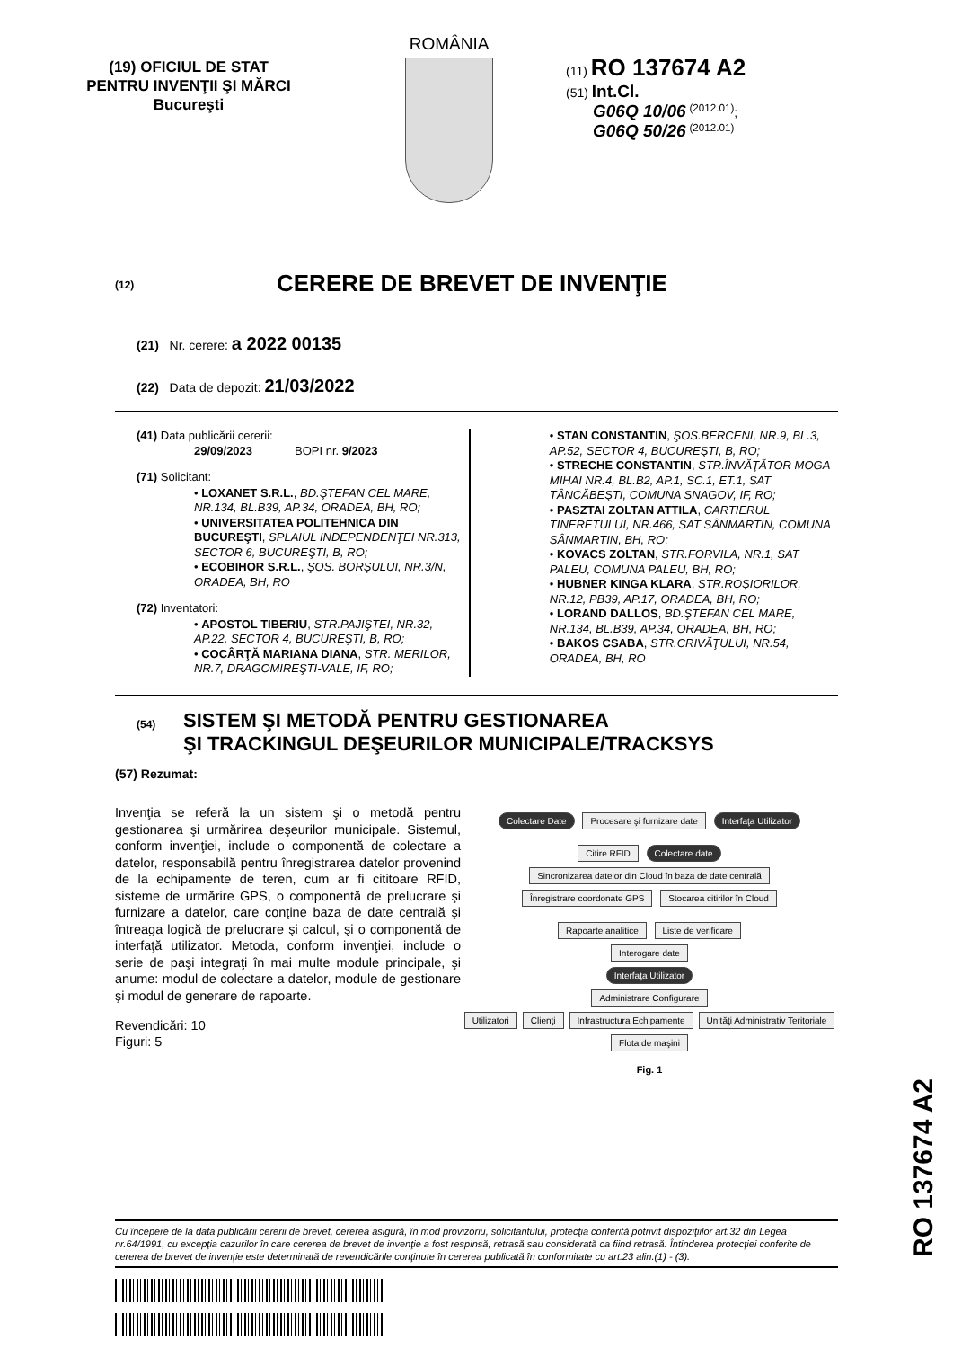(19) OFICIUL DE STAT
PENTRU INVENŢII ŞI MĂRCI
Bucureşti
ROMÂNIA
(11) RO 137674 A2
(51) Int.Cl.
G06Q 10/06 <sup>(2012.01)</sup>;
G06Q 50/26 <sup>(2012.01)</sup>
(12) CERERE DE BREVET DE INVENŢIE
(21) Nr. cerere: a 2022 00135
(22) Data de depozit: 21/03/2022
(41) Data publicării cererii:
29/09/2023 BOPI nr. 9/2023
(71) Solicitant:
• LOXANET S.R.L., BD.ŞTEFAN CEL MARE, NR.134, BL.B39, AP.34, ORADEA, BH, RO;
• UNIVERSITATEA POLITEHNICA DIN BUCUREŞTI, SPLAIUL INDEPENDENŢEI NR.313, SECTOR 6, BUCUREŞTI, B, RO;
• ECOBIHOR S.R.L., ŞOS. BORŞULUI, NR.3/N, ORADEA, BH, RO
(72) Inventatori:
• APOSTOL TIBERIU, STR.PAJIŞTEI, NR.32, AP.22, SECTOR 4, BUCUREŞTI, B, RO;
• COCÂRŢĂ MARIANA DIANA, STR. MERILOR, NR.7, DRAGOMIREŞTI-VALE, IF, RO;
• STAN CONSTANTIN, ŞOS.BERCENI, NR.9, BL.3, AP.52, SECTOR 4, BUCUREŞTI, B, RO;
• STRECHE CONSTANTIN, STR.ÎNVĂŢĂTOR MOGA MIHAI NR.4, BL.B2, AP.1, SC.1, ET.1, SAT TÂNCĂBEŞTI, COMUNA SNAGOV, IF, RO;
• PASZTAI ZOLTAN ATTILA, CARTIERUL TINERETULUI, NR.466, SAT SÂNMARTIN, COMUNA SÂNMARTIN, BH, RO;
• KOVACS ZOLTAN, STR.FORVILA, NR.1, SAT PALEU, COMUNA PALEU, BH, RO;
• HUBNER KINGA KLARA, STR.ROŞIORILOR, NR.12, PB39, AP.17, ORADEA, BH, RO;
• LORAND DALLOS, BD.ŞTEFAN CEL MARE, NR.134, BL.B39, AP.34, ORADEA, BH, RO;
• BAKOS CSABA, STR.CRIVĂŢULUI, NR.54, ORADEA, BH, RO
(54)
SISTEM ŞI METODĂ PENTRU GESTIONAREA
ŞI TRACKINGUL DEŞEURILOR MUNICIPALE/TRACKSYS
(57) Rezumat:
Invenţia se referă la un sistem şi o metodă pentru gestionarea şi urmărirea deşeurilor municipale. Sistemul, conform invenţiei, include o componentă de colectare a datelor, responsabilă pentru înregistrarea datelor provenind de la echipamente de teren, cum ar fi cititoare RFID, sisteme de urmărire GPS, o componentă de prelucrare şi furnizare a datelor, care conţine baza de date centrală şi întreaga logică de prelucrare şi calcul, şi o componentă de interfaţă utilizator. Metoda, conform invenţiei, include o serie de paşi integraţi în mai multe module principale, şi anume: modul de colectare a datelor, module de gestionare şi modul de generare de rapoarte.
Revendicări: 10
Figuri: 5
Colectare Date Procesare şi furnizare date Interfaţa Utilizator
Citire RFID Colectare date Sincronizarea datelor din Cloud în baza de date centrală
Înregistrare coordonate GPS Stocarea citirilor în Cloud
Rapoarte analitice Liste de verificare
Interogare date
Interfaţa Utilizator
Administrare Configurare
Utilizatori Clienţi Infrastructura Echipamente Unităţi Administrativ Teritoriale Flota de maşini
Fig. 1
RO 137674 A2
Cu începere de la data publicării cererii de brevet, cererea asigură, în mod provizoriu, solicitantului, protecţia conferită potrivit dispoziţiilor art.32 din Legea nr.64/1991, cu excepţia cazurilor în care cererea de brevet de invenţie a fost respinsă, retrasă sau considerată ca fiind retrasă. Întinderea protecţiei conferite de cererea de brevet de invenţie este determinată de revendicările conţinute în cererea publicată în conformitate cu art.23 alin.(1) - (3).